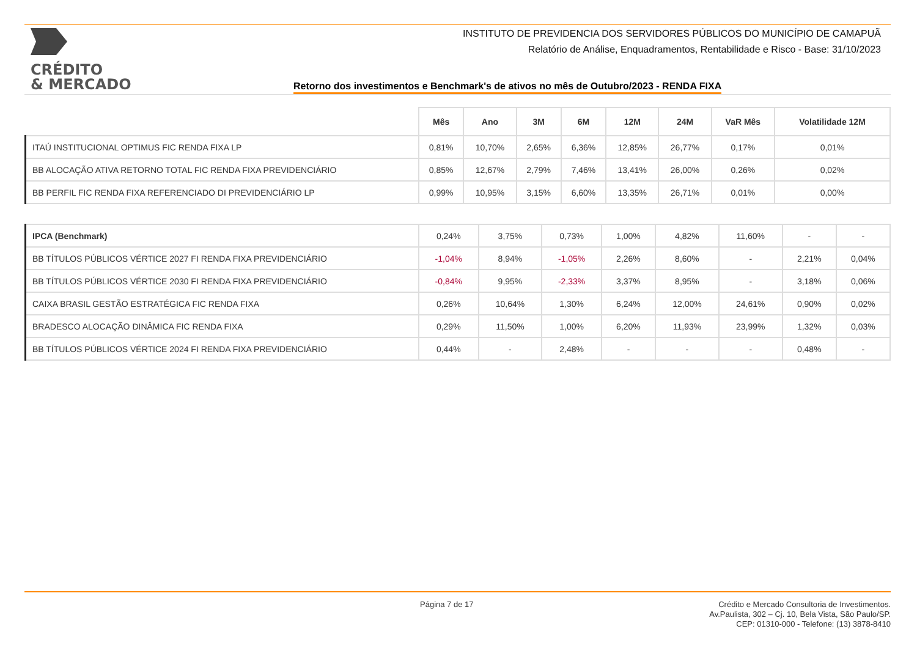CRÉDITO
& MERCADO
INSTITUTO DE PREVIDENCIA DOS SERVIDORES PÚBLICOS DO MUNICÍPIO DE CAMAPUÃ
Relatório de Análise, Enquadramentos, Rentabilidade e Risco - Base: 31/10/2023
Retorno dos investimentos e Benchmark's de ativos no mês de Outubro/2023 - RENDA FIXA
| | Mês | Ano | 3M | 6M | 12M | 24M | VaR Mês | Volatilidade 12M |
| --- | --- | --- | --- | --- | --- | --- | --- | --- |
| ITAÚ INSTITUCIONAL OPTIMUS FIC RENDA FIXA LP | 0,81% | 10,70% | 2,65% | 6,36% | 12,85% | 26,77% | 0,17% | 0,01% |
| BB ALOCAÇÃO ATIVA RETORNO TOTAL FIC RENDA FIXA PREVIDENCIÁRIO | 0,85% | 12,67% | 2,79% | 7,46% | 13,41% | 26,00% | 0,26% | 0,02% |
| BB PERFIL FIC RENDA FIXA REFERENCIADO DI PREVIDENCIÁRIO LP | 0,99% | 10,95% | 3,15% | 6,60% | 13,35% | 26,71% | 0,01% | 0,00% |
| IPCA (Benchmark) | 0,24% | 3,75% | 0,73% | 1,00% | 4,82% | 11,60% | - | - |
| BB TÍTULOS PÚBLICOS VÉRTICE 2027 FI RENDA FIXA PREVIDENCIÁRIO | -1,04% | 8,94% | -1,05% | 2,26% | 8,60% | - | 2,21% | 0,04% |
| BB TÍTULOS PÚBLICOS VÉRTICE 2030 FI RENDA FIXA PREVIDENCIÁRIO | -0,84% | 9,95% | -2,33% | 3,37% | 8,95% | - | 3,18% | 0,06% |
| CAIXA BRASIL GESTÃO ESTRATÉGICA FIC RENDA FIXA | 0,26% | 10,64% | 1,30% | 6,24% | 12,00% | 24,61% | 0,90% | 0,02% |
| BRADESCO ALOCAÇÃO DINÂMICA FIC RENDA FIXA | 0,29% | 11,50% | 1,00% | 6,20% | 11,93% | 23,99% | 1,32% | 0,03% |
| BB TÍTULOS PÚBLICOS VÉRTICE 2024 FI RENDA FIXA PREVIDENCIÁRIO | 0,44% | - | 2,48% | - | - | - | 0,48% | - |
Página 7 de 17
Crédito e Mercado Consultoria de Investimentos.
Av.Paulista, 302 – Cj. 10, Bela Vista, São Paulo/SP.
CEP: 01310-000 - Telefone: (13) 3878-8410